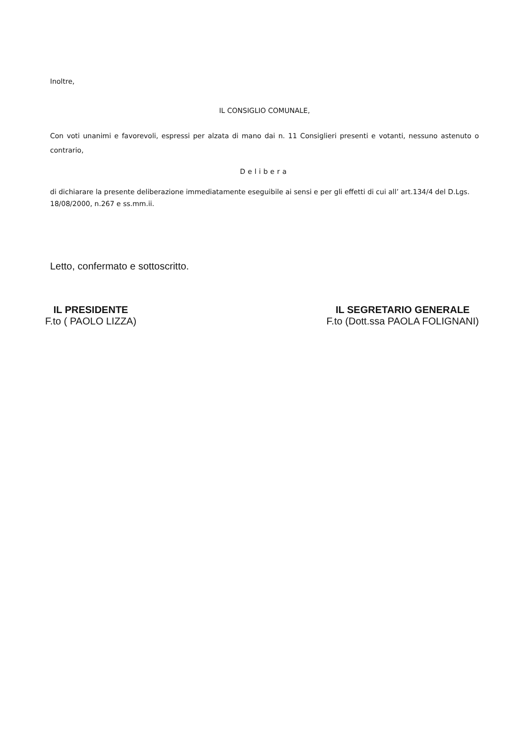Inoltre,
IL CONSIGLIO COMUNALE,
Con voti unanimi e favorevoli, espressi per alzata di mano dai n. 11 Consiglieri presenti e votanti, nessuno astenuto o contrario,
Delibera
di dichiarare la presente deliberazione immediatamente eseguibile ai sensi e per gli effetti di cui all’ art.134/4 del D.Lgs. 18/08/2000, n.267 e ss.mm.ii.
Letto, confermato e sottoscritto.
IL PRESIDENTE
F.to ( PAOLO LIZZA)
IL SEGRETARIO GENERALE
F.to (Dott.ssa PAOLA FOLIGNANI)